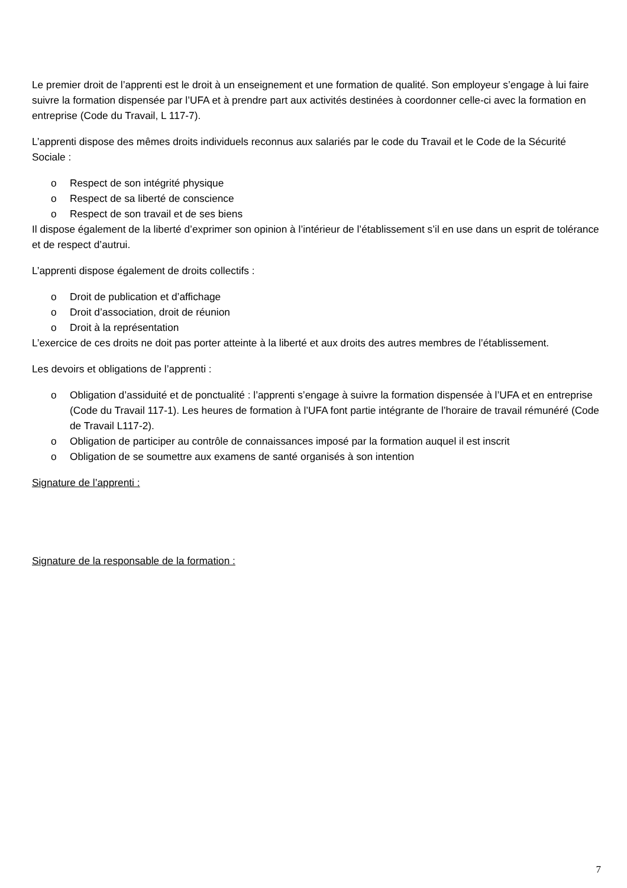Le premier droit de l’apprenti est le droit à un enseignement et une formation de qualité. Son employeur s’engage à lui faire suivre la formation dispensée par l’UFA et à prendre part aux activités destinées à coordonner celle-ci avec la formation en entreprise (Code du Travail, L 117-7).
L’apprenti dispose des mêmes droits individuels reconnus aux salariés par le code du Travail et le Code de la Sécurité Sociale :
o Respect de son intégrité physique
o Respect de sa liberté de conscience
o Respect de son travail et de ses biens
Il dispose également de la liberté d’exprimer son opinion à l’intérieur de l’établissement s’il en use dans un esprit de tolérance et de respect d’autrui.
L’apprenti dispose également de droits collectifs :
o Droit de publication et d’affichage
o Droit d’association, droit de réunion
o Droit à la représentation
L’exercice de ces droits ne doit pas porter atteinte à la liberté et aux droits des autres membres de l’établissement.
Les devoirs et obligations de l’apprenti :
o Obligation d’assiduité et de ponctualité : l’apprenti s’engage à suivre la formation dispensée à l’UFA et en entreprise (Code du Travail 117-1). Les heures de formation à l’UFA font partie intégrante de l’horaire de travail rémunéré (Code de Travail L117-2).
o Obligation de participer au contrôle de connaissances imposé par la formation auquel il est inscrit
o Obligation de se soumettre aux examens de santé organisés à son intention
Signature de l’apprenti :
Signature de la responsable de la formation :
7